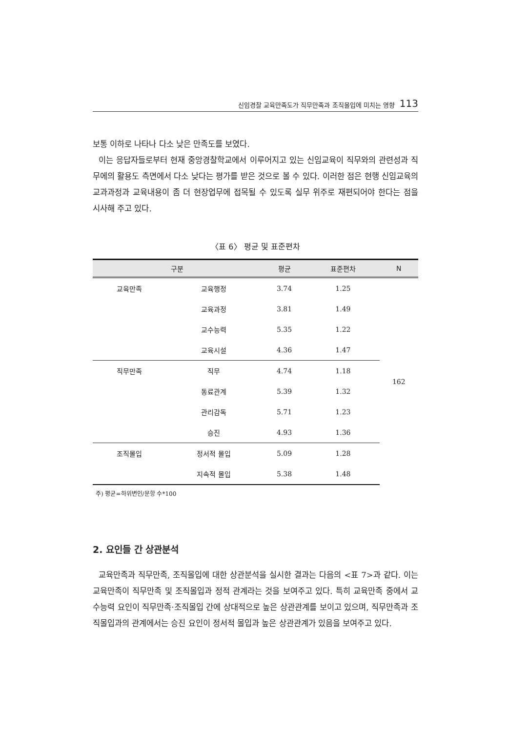신임경찰 교육만족도가 직무만족과 조직몰입에 미치는 영향 113
보통 이하로 나타나 다소 낮은 만족도를 보였다.
이는 응답자들로부터 현재 중앙경찰학교에서 이루어지고 있는 신임교육이 직무와의 관련성과 직무에의 활용도 측면에서 다소 낮다는 평가를 받은 것으로 볼 수 있다. 이러한 점은 현행 신임교육의 교과과정과 교육내용이 좀 더 현장업무에 접목될 수 있도록 실무 위주로 재편되어야 한다는 점을 시사해 주고 있다.
〈표 6〉 평균 및 표준편차
| 구분 | | 평균 | 표준편차 | N |
| --- | --- | --- | --- | --- |
| 교육만족 | 교육행정 | 3.74 | 1.25 | 162 |
| | 교육과정 | 3.81 | 1.49 | |
| | 교수능력 | 5.35 | 1.22 | |
| | 교육시설 | 4.36 | 1.47 | |
| 직무만족 | 직무 | 4.74 | 1.18 | |
| | 동료관계 | 5.39 | 1.32 | |
| | 관리감독 | 5.71 | 1.23 | |
| | 승진 | 4.93 | 1.36 | |
| 조직몰입 | 정서적 몰입 | 5.09 | 1.28 | |
| | 지속적 몰입 | 5.38 | 1.48 | |
주) 평균=하위변인/문항 수*100
2. 요인들 간 상관분석
교육만족과 직무만족, 조직몰입에 대한 상관분석을 실시한 결과는 다음의 <표 7>과 같다. 이는 교육만족이 직무만족 및 조직몰입과 정적 관계라는 것을 보여주고 있다. 특히 교육만족 중에서 교수능력 요인이 직무만족·조직몰입 간에 상대적으로 높은 상관관계를 보이고 있으며, 직무만족과 조직몰입과의 관계에서는 승진 요인이 정서적 몰입과 높은 상관관계가 있음을 보여주고 있다.